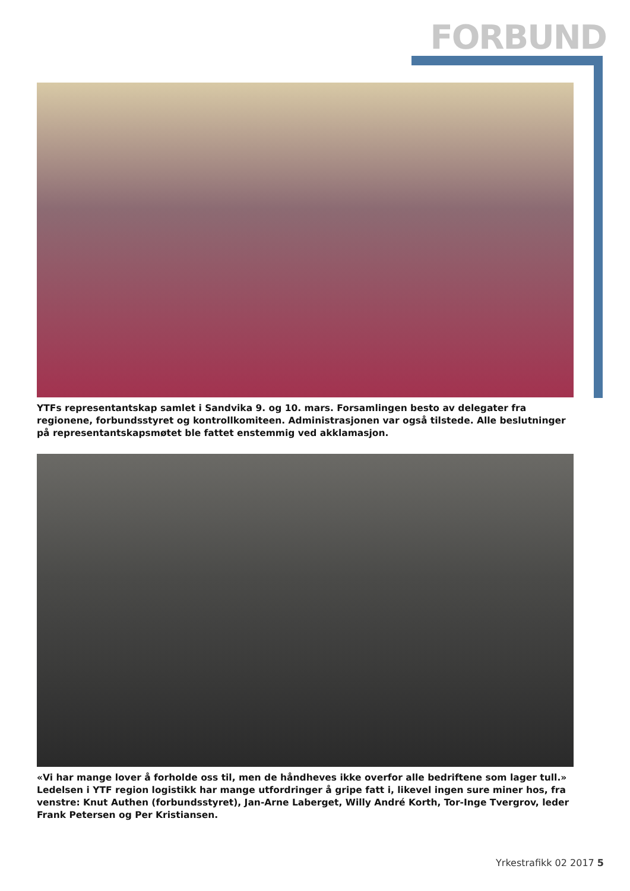FORBUND
YTFs representantskap samlet i Sandvika 9. og 10. mars. Forsamlingen besto av delegater fra regionene, forbundsstyret og kontrollkomiteen. Administrasjonen var også tilstede. Alle beslutninger på represen­tantskapsmøtet ble fattet enstemmig ved akklamasjon.
«Vi har mange lover å forholde oss til, men de håndheves ikke overfor alle bedriftene som lager tull.» Ledelsen i YTF region logistikk har mange utfordringer å gripe fatt i, likevel ingen sure miner hos, fra ven­stre: Knut Authen (forbundsstyret), Jan-Arne Laberget, Willy André Korth, Tor-Inge Tvergrov, leder Frank Petersen og Per Kristiansen.
Yrkestrafikk 02 2017 5